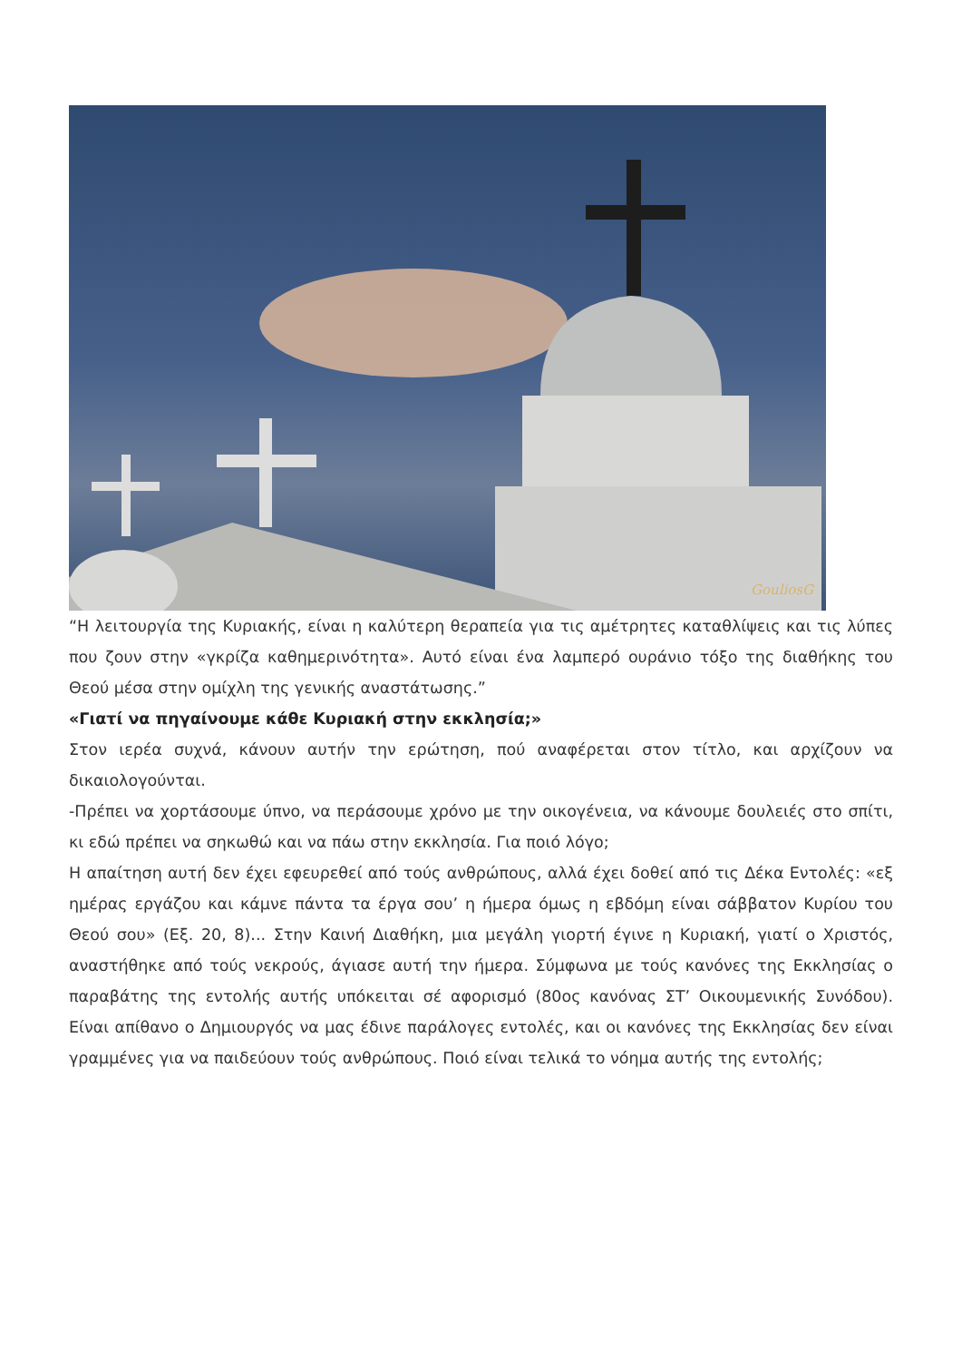GouliosG
“Η λειτουργία της Κυριακής, είναι η καλύτερη θεραπεία για τις αμέτρητες καταθλίψεις και τις λύπες που ζουν στην «γκρίζα καθημερινότητα». Αυτό είναι ένα λαμπερό ουράνιο τόξο της διαθήκης του Θεού μέσα στην ομίχλη της γενικής αναστάτωσης.”
«Γιατί να πηγαίνουμε κάθε Κυριακή στην εκκλησία;»
Στον ιερέα συχνά, κάνουν αυτήν την ερώτηση, πού αναφέρεται στον τίτλο, και αρχίζουν να δικαιολογούνται.
-Πρέπει να χορτάσουμε ύπνο, να περάσουμε χρόνο με την οικογένεια, να κάνουμε δουλειές στο σπίτι, κι εδώ πρέπει να σηκωθώ και να πάω στην εκκλησία. Για ποιό λόγο;
Η απαίτηση αυτή δεν έχει εφευρεθεί από τούς ανθρώπους, αλλά έχει δοθεί από τις Δέκα Εντολές: «εξ ημέρας εργάζου και κάμνε πάντα τα έργα σου’ η ήμερα όμως η εβδόμη είναι σάββατον Κυρίου του Θεού σου» (Εξ. 20, 8)... Στην Καινή Διαθήκη, μια μεγάλη γιορτή έγινε η Κυριακή, γιατί ο Χριστός, αναστήθηκε από τούς νεκρούς, άγιασε αυτή την ήμερα. Σύμφωνα με τούς κανόνες της Εκκλησίας ο παραβάτης της εντολής αυτής υπόκειται σέ αφορισμό (80ος κανόνας ΣΤ’ Οικουμενικής Συνόδου). Είναι απίθανο ο Δημιουργός να μας έδινε παράλογες εντολές, και οι κανόνες της Εκκλησίας δεν είναι γραμμένες για να παιδεύουν τούς ανθρώπους. Ποιό είναι τελικά το νόημα αυτής της εντολής;